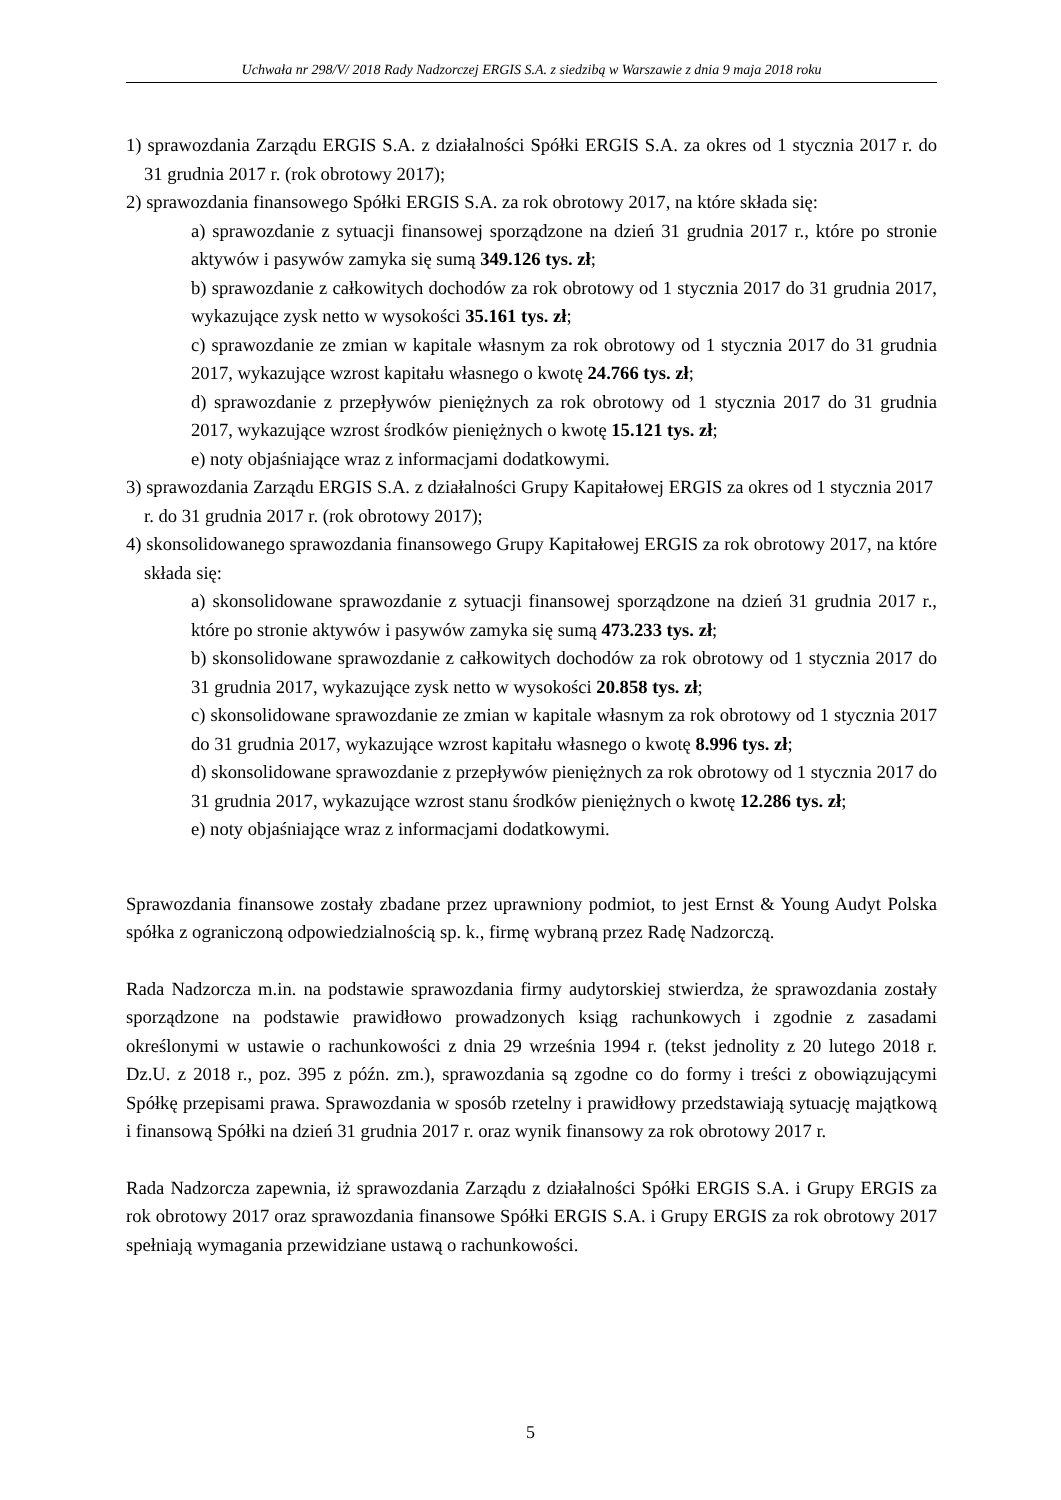Uchwała nr 298/V/ 2018 Rady Nadzorczej ERGIS S.A. z siedzibą w Warszawie z dnia 9 maja 2018 roku
1) sprawozdania Zarządu ERGIS S.A. z działalności Spółki ERGIS S.A. za okres od 1 stycznia 2017 r. do 31 grudnia 2017 r. (rok obrotowy 2017);
2) sprawozdania finansowego Spółki ERGIS S.A. za rok obrotowy 2017, na które składa się:
a) sprawozdanie z sytuacji finansowej sporządzone na dzień 31 grudnia 2017 r., które po stronie aktywów i pasywów zamyka się sumą 349.126 tys. zł;
b) sprawozdanie z całkowitych dochodów za rok obrotowy od 1 stycznia 2017 do 31 grudnia 2017, wykazujące zysk netto w wysokości 35.161 tys. zł;
c) sprawozdanie ze zmian w kapitale własnym za rok obrotowy od 1 stycznia 2017 do 31 grudnia 2017, wykazujące wzrost kapitału własnego o kwotę 24.766 tys. zł;
d) sprawozdanie z przepływów pieniężnych za rok obrotowy od 1 stycznia 2017 do 31 grudnia 2017, wykazujące wzrost środków pieniężnych o kwotę 15.121 tys. zł;
e) noty objaśniające wraz z informacjami dodatkowymi.
3) sprawozdania Zarządu ERGIS S.A. z działalności Grupy Kapitałowej ERGIS za okres od 1 stycznia 2017 r. do 31 grudnia 2017 r. (rok obrotowy 2017);
4) skonsolidowanego sprawozdania finansowego Grupy Kapitałowej ERGIS za rok obrotowy 2017, na które składa się:
a) skonsolidowane sprawozdanie z sytuacji finansowej sporządzone na dzień 31 grudnia 2017 r., które po stronie aktywów i pasywów zamyka się sumą 473.233 tys. zł;
b) skonsolidowane sprawozdanie z całkowitych dochodów za rok obrotowy od 1 stycznia 2017 do 31 grudnia 2017, wykazujące zysk netto w wysokości 20.858 tys. zł;
c) skonsolidowane sprawozdanie ze zmian w kapitale własnym za rok obrotowy od 1 stycznia 2017 do 31 grudnia 2017, wykazujące wzrost kapitału własnego o kwotę 8.996 tys. zł;
d) skonsolidowane sprawozdanie z przepływów pieniężnych za rok obrotowy od 1 stycznia 2017 do 31 grudnia 2017, wykazujące wzrost stanu środków pieniężnych o kwotę 12.286 tys. zł;
e) noty objaśniające wraz z informacjami dodatkowymi.
Sprawozdania finansowe zostały zbadane przez uprawniony podmiot, to jest Ernst & Young Audyt Polska spółka z ograniczoną odpowiedzialnością sp. k., firmę wybraną przez Radę Nadzorczą.
Rada Nadzorcza m.in. na podstawie sprawozdania firmy audytorskiej stwierdza, że sprawozdania zostały sporządzone na podstawie prawidłowo prowadzonych ksiąg rachunkowych i zgodnie z zasadami określonymi w ustawie o rachunkowości z dnia 29 września 1994 r. (tekst jednolity z 20 lutego 2018 r. Dz.U. z 2018 r., poz. 395 z późn. zm.), sprawozdania są zgodne co do formy i treści z obowiązującymi Spółkę przepisami prawa. Sprawozdania w sposób rzetelny i prawidłowy przedstawiają sytuację majątkową i finansową Spółki na dzień 31 grudnia 2017 r. oraz wynik finansowy za rok obrotowy 2017 r.
Rada Nadzorcza zapewnia, iż sprawozdania Zarządu z działalności Spółki ERGIS S.A. i Grupy ERGIS za rok obrotowy 2017 oraz sprawozdania finansowe Spółki ERGIS S.A. i Grupy ERGIS za rok obrotowy 2017 spełniają wymagania przewidziane ustawą o rachunkowości.
5